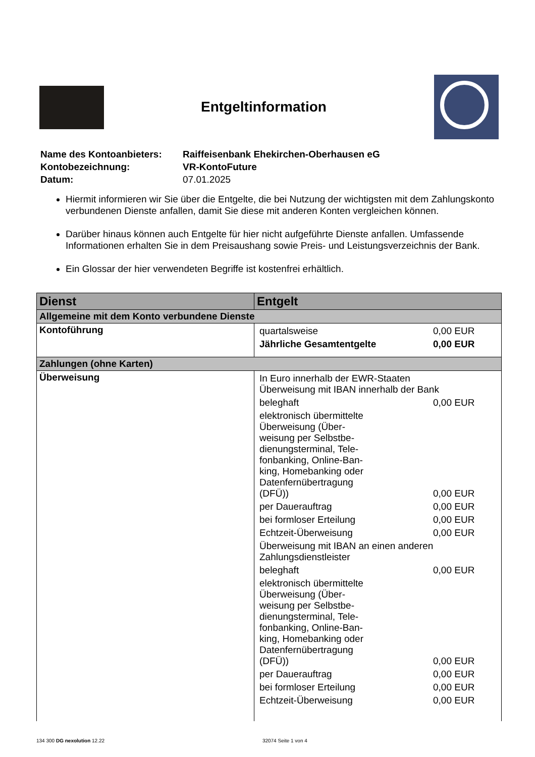Entgeltinformation
| Name des Kontoanbieters: | Raiffeisenbank Ehekirchen-Oberhausen eG |
| Kontobezeichnung: | VR-KontoFuture |
| Datum: | 07.01.2025 |
Hiermit informieren wir Sie über die Entgelte, die bei Nutzung der wichtigsten mit dem Zahlungs­konto verbundenen Dienste anfallen, damit Sie diese mit anderen Konten vergleichen können.
Darüber hinaus können auch Entgelte für hier nicht aufgeführte Dienste anfallen. Umfassende Informationen erhalten Sie in dem Preisaushang sowie Preis- und Leistungsverzeichnis der Bank.
Ein Glossar der hier verwendeten Begriffe ist kostenfrei erhältlich.
| Dienst | Entgelt |
| --- | --- |
| Allgemeine mit dem Konto verbundene Dienste | |
| Kontoführung | / quartalsweise / 0,00 EUR / / Jährliche Gesamtentgelte / 0,00 EUR / |
| Zahlungen (ohne Karten) | |
| Überweisung | / In Euro innerhalb der EWR-Staaten Überweisung mit IBAN innerhalb der Bank / / / / beleghaft / / 0,00 EUR / / elektronisch übermittel­te Überweisung (Über­weisung per Selbstbe­dienungsterminal, Tele­fonbanking, Online-Ban­king, Homebanking oder Datenfernüber­tragung (DFÜ)) / / 0,00 EUR / / per Dauerauftrag / / 0,00 EUR / / bei formloser Erteilung / / 0,00 EUR / / Echtzeit-Überweisung / / 0,00 EUR / / Überweisung mit IBAN an einen anderen Zahlungsdienstleister / / / / beleghaft / / 0,00 EUR / / elektronisch übermittel­te Überweisung (Über­weisung per Selbstbe­dienungsterminal, Tele­fonbanking, Online-Ban­king, Homebanking oder Datenfernüber­tragung (DFÜ)) / / 0,00 EUR / / per Dauerauftrag / / 0,00 EUR / / bei formloser Erteilung / / 0,00 EUR / / Echtzeit-Überweisung / / 0,00 EUR / |
134 300 DG nexolution 12.22 32074 Seite 1 von 4